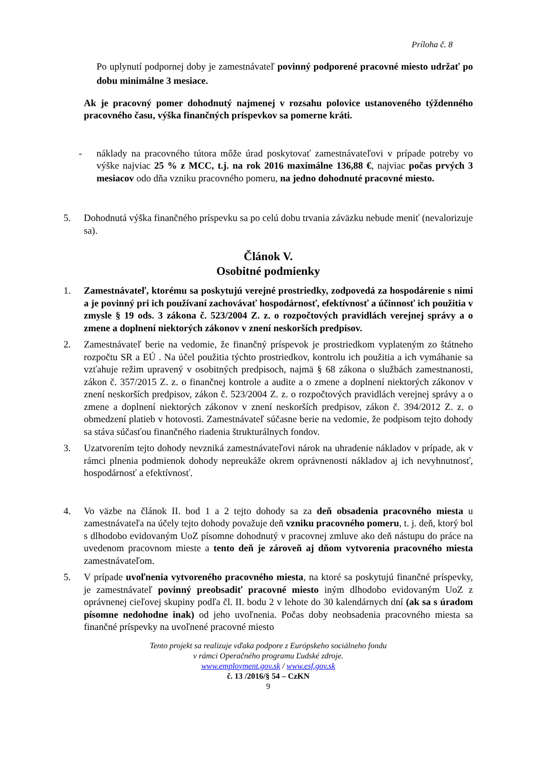Príloha č. 8
Po uplynutí podpornej doby je zamestnávateľ povinný podporené pracovné miesto udržať po dobu minimálne 3 mesiace.
Ak je pracovný pomer dohodnutý najmenej v rozsahu polovice ustanoveného týždenného pracovného času, výška finančných príspevkov sa pomerne kráti.
- náklady na pracovného tútora môže úrad poskytovať zamestnávateľovi v prípade potreby vo výške najviac 25 % z MCC, t.j. na rok 2016 maximálne 136,88 €, najviac počas prvých 3 mesiacov odo dňa vzniku pracovného pomeru, na jedno dohodnuté pracovné miesto.
5. Dohodnutá výška finančného príspevku sa po celú dobu trvania záväzku nebude meniť (nevalorizuje sa).
Článok V.
Osobitné podmienky
1. Zamestnávateľ, ktorému sa poskytujú verejné prostriedky, zodpovedá za hospodárenie s nimi a je povinný pri ich používaní zachovávať hospodárnosť, efektívnosť a účinnosť ich použitia v zmysle § 19 ods. 3 zákona č. 523/2004 Z. z. o rozpočtových pravidlách verejnej správy a o zmene a doplnení niektorých zákonov v znení neskorších predpisov.
2. Zamestnávateľ berie na vedomie, že finančný príspevok je prostriedkom vyplateným zo štátneho rozpočtu SR a EÚ . Na účel použitia týchto prostriedkov, kontrolu ich použitia a ich vymáhanie sa vzťahuje režim upravený v osobitných predpisoch, najmä § 68 zákona o službách zamestnanosti, zákon č. 357/2015 Z. z. o finančnej kontrole a audite a o zmene a doplnení niektorých zákonov v znení neskorších predpisov, zákon č. 523/2004 Z. z. o rozpočtových pravidlách verejnej správy a o zmene a doplnení niektorých zákonov v znení neskorších predpisov, zákon č. 394/2012 Z. z. o obmedzení platieb v hotovosti. Zamestnávateľ súčasne berie na vedomie, že podpisom tejto dohody sa stáva súčasťou finančného riadenia štrukturálnych fondov.
3. Uzatvorením tejto dohody nevzniká zamestnávateľovi nárok na uhradenie nákladov v prípade, ak v rámci plnenia podmienok dohody nepreukáže okrem oprávnenosti nákladov aj ich nevyhnutnosť, hospodárnosť a efektívnosť.
4. Vo väzbe na článok II. bod 1 a 2 tejto dohody sa za deň obsadenia pracovného miesta u zamestnávateľa na účely tejto dohody považuje deň vzniku pracovného pomeru, t. j. deň, ktorý bol s dlhodobo evidovaným UoZ písomne dohodnutý v pracovnej zmluve ako deň nástupu do práce na uvedenom pracovnom mieste a tento deň je zároveň aj dňom vytvorenia pracovného miesta zamestnávateľom.
5. V prípade uvoľnenia vytvoreného pracovného miesta, na ktoré sa poskytujú finančné príspevky, je zamestnávateľ povinný preobsadiť pracovné miesto iným dlhodobo evidovaným UoZ z oprávnenej cieľovej skupiny podľa čl. II. bodu 2 v lehote do 30 kalendárnych dní (ak sa s úradom písomne nedohodne inak) od jeho uvoľnenia. Počas doby neobsadenia pracovného miesta sa finančné príspevky na uvoľnené pracovné miesto
Tento projekt sa realizuje vďaka podpore z Európskeho sociálneho fondu
v rámci Operačného programu Ľudské zdroje.
www.employment.gov.sk / www.esf.gov.sk
č. 13 /2016/§ 54 – CzKN
9